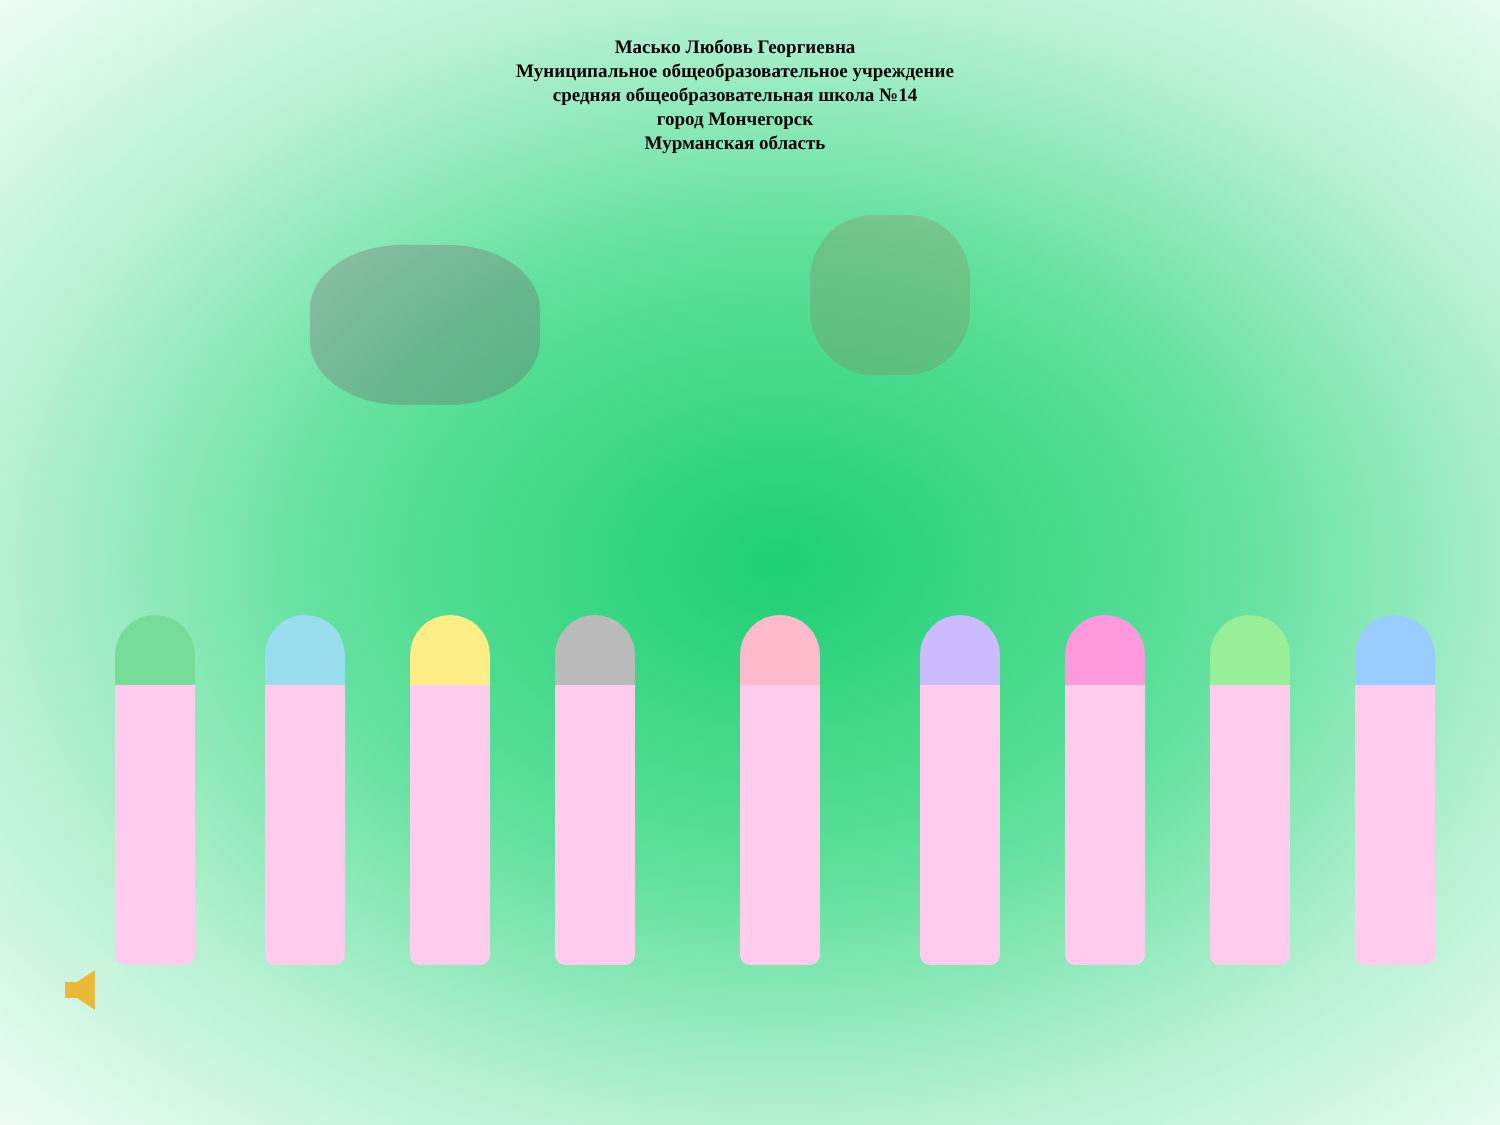Масько Любовь Георгиевна
Муниципальное общеобразовательное учреждение
средняя общеобразовательная школа №14
город Мончегорск
Мурманская область